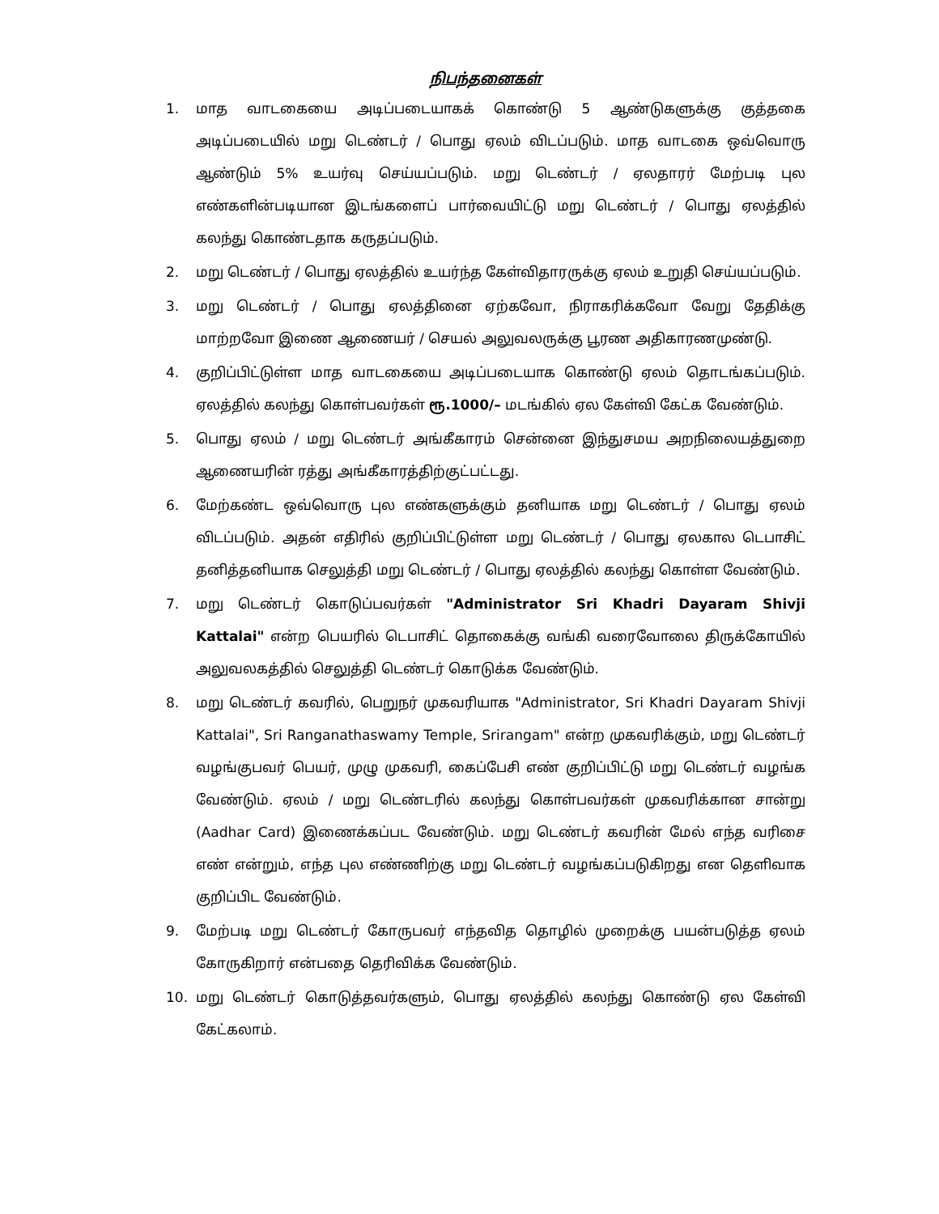நிபந்தனைகள்
1. மாத வாடகையை அடிப்படையாகக் கொண்டு 5 ஆண்டுகளுக்கு குத்தகை அடிப்படையில் மறு டெண்டர் / பொது ஏலம் விடப்படும். மாத வாடகை ஒவ்வொரு ஆண்டும் 5% உயர்வு செய்யப்படும். மறு டெண்டர் / ஏலதாரர் மேற்படி புல எண்களின்படியான இடங்களைப் பார்வையிட்டு மறு டெண்டர் / பொது ஏலத்தில் கலந்து கொண்டதாக கருதப்படும்.
2. மறு டெண்டர் / பொது ஏலத்தில் உயர்ந்த கேள்விதாரருக்கு ஏலம் உறுதி செய்யப்படும்.
3. மறு டெண்டர் / பொது ஏலத்தினை ஏற்கவோ, நிராகரிக்கவோ வேறு தேதிக்கு மாற்றவோ இணை ஆணையர் / செயல் அலுவலருக்கு பூரண அதிகாரணமுண்டு.
4. குறிப்பிட்டுள்ள மாத வாடகையை அடிப்படையாக கொண்டு ஏலம் தொடங்கப்படும். ஏலத்தில் கலந்து கொள்பவர்கள் ரூ.1000/– மடங்கில் ஏல கேள்வி கேட்க வேண்டும்.
5. பொது ஏலம் / மறு டெண்டர் அங்கீகாரம் சென்னை இந்துசமய அறநிலையத்துறை ஆணையரின் ரத்து அங்கீகாரத்திற்குட்பட்டது.
6. மேற்கண்ட ஒவ்வொரு புல எண்களுக்கும் தனியாக மறு டெண்டர் / பொது ஏலம் விடப்படும். அதன் எதிரில் குறிப்பிட்டுள்ள மறு டெண்டர் / பொது ஏலகால டெபாசிட் தனித்தனியாக செலுத்தி மறு டெண்டர் / பொது ஏலத்தில் கலந்து கொள்ள வேண்டும்.
7. மறு டெண்டர் கொடுப்பவர்கள் "Administrator Sri Khadri Dayaram Shivji Kattalai" என்ற பெயரில் டெபாசிட் தொகைக்கு வங்கி வரைவோலை திருக்கோயில் அலுவலகத்தில் செலுத்தி டெண்டர் கொடுக்க வேண்டும்.
8. மறு டெண்டர் கவரில், பெறுநர் முகவரியாக "Administrator, Sri Khadri Dayaram Shivji Kattalai", Sri Ranganathaswamy Temple, Srirangam" என்ற முகவரிக்கும், மறு டெண்டர் வழங்குபவர் பெயர், முழு முகவரி, கைப்பேசி எண் குறிப்பிட்டு மறு டெண்டர் வழங்க வேண்டும். ஏலம் / மறு டெண்டரில் கலந்து கொள்பவர்கள் முகவரிக்கான சான்று (Aadhar Card) இணைக்கப்பட வேண்டும். மறு டெண்டர் கவரின் மேல் எந்த வரிசை எண் என்றும், எந்த புல எண்ணிற்கு மறு டெண்டர் வழங்கப்படுகிறது என தெளிவாக குறிப்பிட வேண்டும்.
9. மேற்படி மறு டெண்டர் கோருபவர் எந்தவித தொழில் முறைக்கு பயன்படுத்த ஏலம் கோருகிறார் என்பதை தெரிவிக்க வேண்டும்.
10. மறு டெண்டர் கொடுத்தவர்களும், பொது ஏலத்தில் கலந்து கொண்டு ஏல கேள்வி கேட்கலாம்.